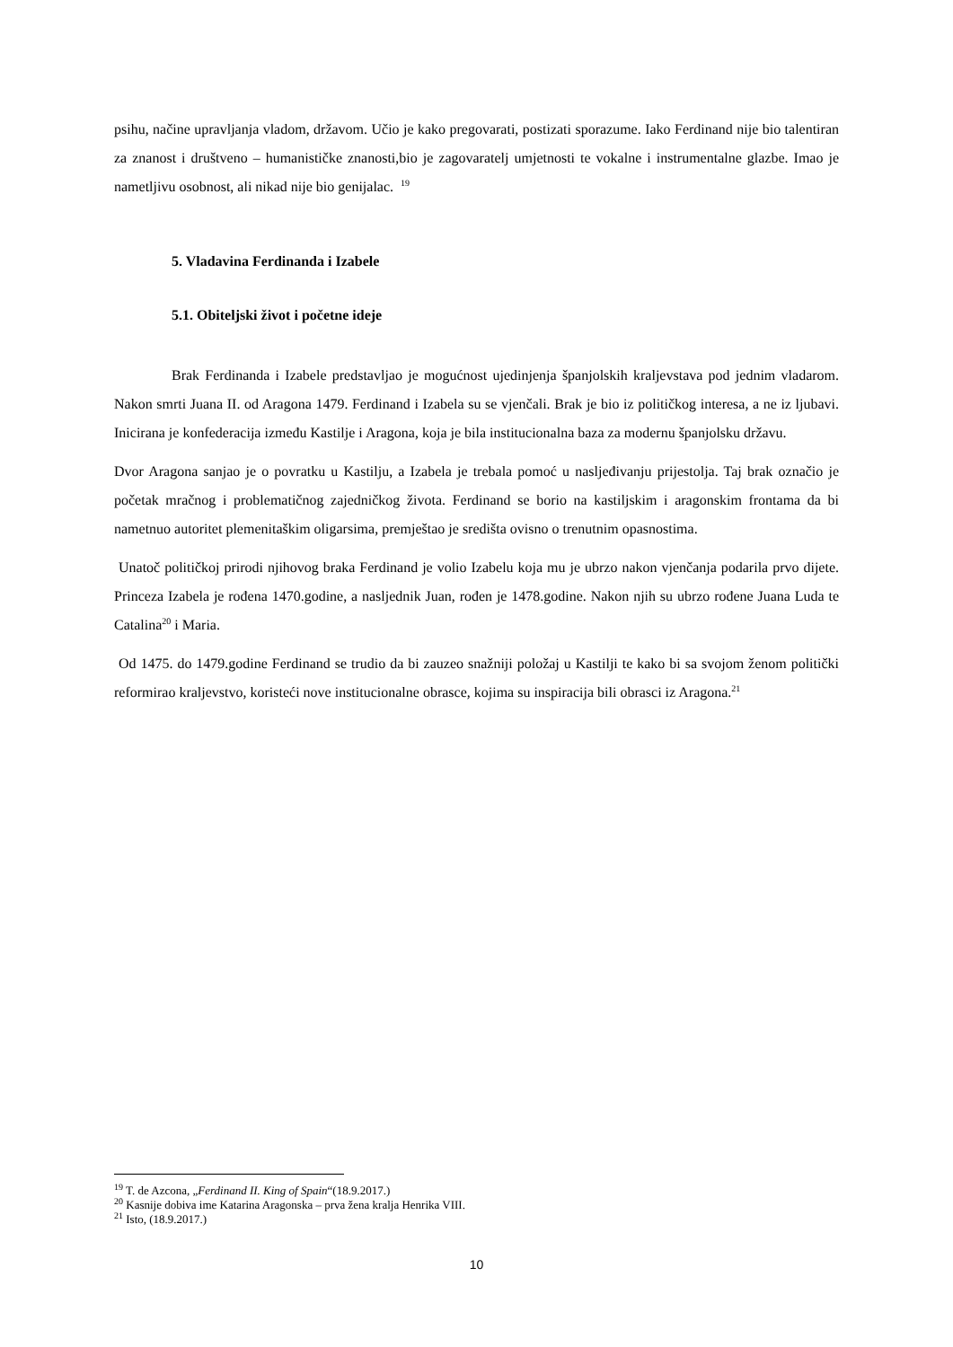psihu, načine upravljanja vladom, državom. Učio je kako pregovarati, postizati sporazume. Iako Ferdinand nije bio talentiran za znanost i društveno – humanističke znanosti,bio je zagovaratelj umjetnosti te vokalne i instrumentalne glazbe. Imao je nametljivu osobnost, ali nikad nije bio genijalac. <sup>19</sup>
5. Vladavina Ferdinanda i Izabele
5.1. Obiteljski život i početne ideje
Brak Ferdinanda i Izabele predstavljao je mogućnost ujedinjenja španjolskih kraljevstava pod jednim vladarom. Nakon smrti Juana II. od Aragona 1479. Ferdinand i Izabela su se vjenčali. Brak je bio iz političkog interesa, a ne iz ljubavi. Inicirana je konfederacija između Kastilje i Aragona, koja je bila institucionalna baza za modernu španjolsku državu.
Dvor Aragona sanjao je o povratku u Kastilju, a Izabela je trebala pomoć u nasljeđivanju prijestolja. Taj brak označio je početak mračnog i problematičnog zajedničkog života. Ferdinand se borio na kastiljskim i aragonskim frontama da bi nametnuo autoritet plemenitaškim oligarsima, premještao je središta ovisno o trenutnim opasnostima.
Unatoč političkoj prirodi njihovog braka Ferdinand je volio Izabelu koja mu je ubrzo nakon vjenčanja podarila prvo dijete. Princeza Izabela je rođena 1470.godine, a nasljednik Juan, rođen je 1478.godine. Nakon njih su ubrzo rođene Juana Luda te Catalina<sup>20</sup> i Maria.
Od 1475. do 1479.godine Ferdinand se trudio da bi zauzeo snažniji položaj u Kastilji te kako bi sa svojom ženom politički reformirao kraljevstvo, koristeći nove institucionalne obrasce, kojima su inspiracija bili obrasci iz Aragona.<sup>21</sup>
<sup>19</sup> T. de Azcona, „Ferdinand II. King of Spain“(18.9.2017.)
<sup>20</sup> Kasnije dobiva ime Katarina Aragonska – prva žena kralja Henrika VIII.
<sup>21</sup> Isto, (18.9.2017.)
10